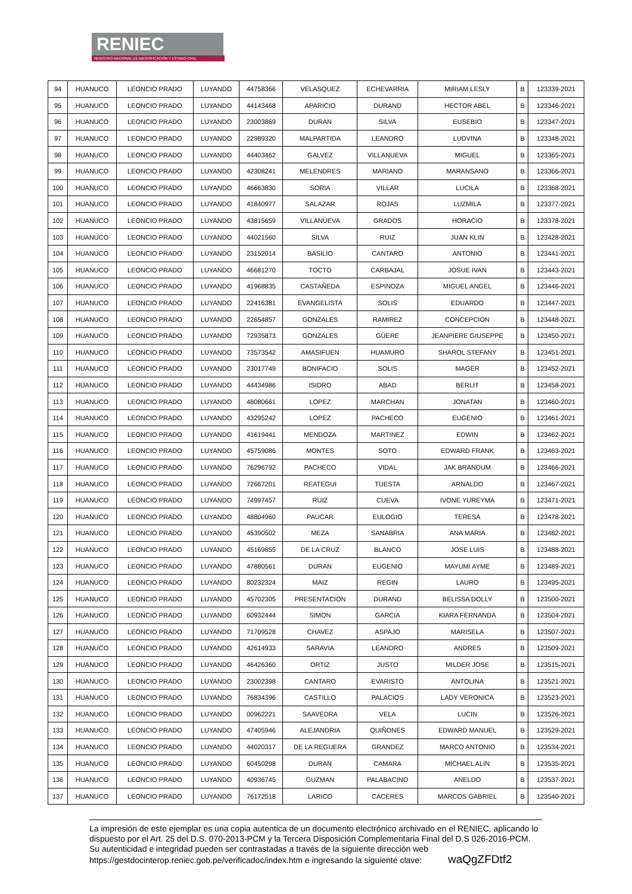RENIEC
REGISTRO NACIONAL DE IDENTIFICACIÓN Y ESTADO CIVIL
| 94 | HUANUCO | LEONCIO PRADO | LUYANDO | 44758366 | VELASQUEZ | ECHEVARRIA | MIRIAM LESLY | B | 123339-2021 |
| 95 | HUANUCO | LEONCIO PRADO | LUYANDO | 44143468 | APARICIO | DURAND | HECTOR ABEL | B | 123346-2021 |
| 96 | HUANUCO | LEONCIO PRADO | LUYANDO | 23003869 | DURAN | SILVA | EUSEBIO | B | 123347-2021 |
| 97 | HUANUCO | LEONCIO PRADO | LUYANDO | 22989320 | MALPARTIDA | LEANDRO | LUDVINA | B | 123348-2021 |
| 98 | HUANUCO | LEONCIO PRADO | LUYANDO | 44403462 | GALVEZ | VILLANUEVA | MIGUEL | B | 123365-2021 |
| 99 | HUANUCO | LEONCIO PRADO | LUYANDO | 42308241 | MELENDRES | MARIANO | MARANSANO | B | 123366-2021 |
| 100 | HUANUCO | LEONCIO PRADO | LUYANDO | 46663830 | SORIA | VILLAR | LUCILA | B | 123368-2021 |
| 101 | HUANUCO | LEONCIO PRADO | LUYANDO | 41840977 | SALAZAR | ROJAS | LUZMILA | B | 123377-2021 |
| 102 | HUANUCO | LEONCIO PRADO | LUYANDO | 43815659 | VILLANUEVA | GRADOS | HORACIO | B | 123378-2021 |
| 103 | HUANUCO | LEONCIO PRADO | LUYANDO | 44021560 | SILVA | RUIZ | JUAN KLIN | B | 123428-2021 |
| 104 | HUANUCO | LEONCIO PRADO | LUYANDO | 23152014 | BASILIO | CANTARO | ANTONIO | B | 123441-2021 |
| 105 | HUANUCO | LEONCIO PRADO | LUYANDO | 46681270 | TOCTO | CARBAJAL | JOSUE IVAN | B | 123443-2021 |
| 106 | HUANUCO | LEONCIO PRADO | LUYANDO | 41968835 | CASTAÑEDA | ESPINOZA | MIGUEL ANGEL | B | 123446-2021 |
| 107 | HUANUCO | LEONCIO PRADO | LUYANDO | 22416381 | EVANGELISTA | SOLIS | EDUARDO | B | 123447-2021 |
| 108 | HUANUCO | LEONCIO PRADO | LUYANDO | 22654857 | GONZALES | RAMIREZ | CONCEPCION | B | 123448-2021 |
| 109 | HUANUCO | LEONCIO PRADO | LUYANDO | 72935873 | GONZALES | GÜERE | JEANPIERE GIUSEPPE | B | 123450-2021 |
| 110 | HUANUCO | LEONCIO PRADO | LUYANDO | 73573542 | AMASIFUEN | HUAMURO | SHAROL STEFANY | B | 123451-2021 |
| 111 | HUANUCO | LEONCIO PRADO | LUYANDO | 23017749 | BONIFACIO | SOLIS | MAGER | B | 123452-2021 |
| 112 | HUANUCO | LEONCIO PRADO | LUYANDO | 44434986 | ISIDRO | ABAD | BERLIT | B | 123458-2021 |
| 113 | HUANUCO | LEONCIO PRADO | LUYANDO | 48080661 | LOPEZ | MARCHAN | JONATAN | B | 123460-2021 |
| 114 | HUANUCO | LEONCIO PRADO | LUYANDO | 43295242 | LOPEZ | PACHECO | EUGENIO | B | 123461-2021 |
| 115 | HUANUCO | LEONCIO PRADO | LUYANDO | 41619441 | MENDOZA | MARTINEZ | EDWIN | B | 123462-2021 |
| 116 | HUANUCO | LEONCIO PRADO | LUYANDO | 45759086 | MONTES | SOTO | EDWARD FRANK | B | 123463-2021 |
| 117 | HUANUCO | LEONCIO PRADO | LUYANDO | 76296792 | PACHECO | VIDAL | JAK BRANDUM | B | 123466-2021 |
| 118 | HUANUCO | LEONCIO PRADO | LUYANDO | 72667201 | REATEGUI | TUESTA | ARNALDO | B | 123467-2021 |
| 119 | HUANUCO | LEONCIO PRADO | LUYANDO | 74997457 | RUIZ | CUEVA | IVONE YUREYMA | B | 123471-2021 |
| 120 | HUANUCO | LEONCIO PRADO | LUYANDO | 48804960 | PAUCAR | EULOGIO | TERESA | B | 123478-2021 |
| 121 | HUANUCO | LEONCIO PRADO | LUYANDO | 45390502 | MEZA | SANABRIA | ANA MARIA | B | 123482-2021 |
| 122 | HUANUCO | LEONCIO PRADO | LUYANDO | 45169855 | DE LA CRUZ | BLANCO | JOSE LUIS | B | 123488-2021 |
| 123 | HUANUCO | LEONCIO PRADO | LUYANDO | 47880561 | DURAN | EUGENIO | MAYUMI AYME | B | 123489-2021 |
| 124 | HUANUCO | LEONCIO PRADO | LUYANDO | 80232324 | MAIZ | REGIN | LAURO | B | 123495-2021 |
| 125 | HUANUCO | LEONCIO PRADO | LUYANDO | 45702305 | PRESENTACION | DURAND | BELISSA DOLLY | B | 123500-2021 |
| 126 | HUANUCO | LEONCIO PRADO | LUYANDO | 60932444 | SIMON | GARCIA | KIARA FERNANDA | B | 123504-2021 |
| 127 | HUANUCO | LEONCIO PRADO | LUYANDO | 71709528 | CHAVEZ | ASPAJO | MARISELA | B | 123507-2021 |
| 128 | HUANUCO | LEONCIO PRADO | LUYANDO | 42614933 | SARAVIA | LEANDRO | ANDRES | B | 123509-2021 |
| 129 | HUANUCO | LEONCIO PRADO | LUYANDO | 46426360 | ORTIZ | JUSTO | MILDER JOSE | B | 123515-2021 |
| 130 | HUANUCO | LEONCIO PRADO | LUYANDO | 23002398 | CANTARO | EVARISTO | ANTOLINA | B | 123521-2021 |
| 131 | HUANUCO | LEONCIO PRADO | LUYANDO | 76834396 | CASTILLO | PALACIOS | LADY VERONICA | B | 123523-2021 |
| 132 | HUANUCO | LEONCIO PRADO | LUYANDO | 00962221 | SAAVEDRA | VELA | LUCIN | B | 123526-2021 |
| 133 | HUANUCO | LEONCIO PRADO | LUYANDO | 47405946 | ALEJANDRIA | QUIÑONES | EDWARD MANUEL | B | 123529-2021 |
| 134 | HUANUCO | LEONCIO PRADO | LUYANDO | 44020317 | DE LA REGUERA | GRANDEZ | MARCO ANTONIO | B | 123534-2021 |
| 135 | HUANUCO | LEONCIO PRADO | LUYANDO | 60450298 | DURAN | CAMARA | MICHAEL ALIN | B | 123535-2021 |
| 136 | HUANUCO | LEONCIO PRADO | LUYANDO | 40936745 | GUZMAN | PALABACINO | ANELDO | B | 123537-2021 |
| 137 | HUANUCO | LEONCIO PRADO | LUYANDO | 76172518 | LARICO | CACERES | MARCOS GABRIEL | B | 123540-2021 |
La impresión de este ejemplar es una copia autentica de un documento electrónico archivado en el RENIEC, aplicando lo dispuesto por el Art. 25 del D.S. 070-2013-PCM y la Tercera Disposición Complementaria Final del D.S 026-2016-PCM. Su autenticidad e integridad pueden ser contrastadas a través de la siguiente dirección web https://gestdocinterop.reniec.gob.pe/verificadoc/index.htm e ingresando la siguiente clave: waQgZFDtf2